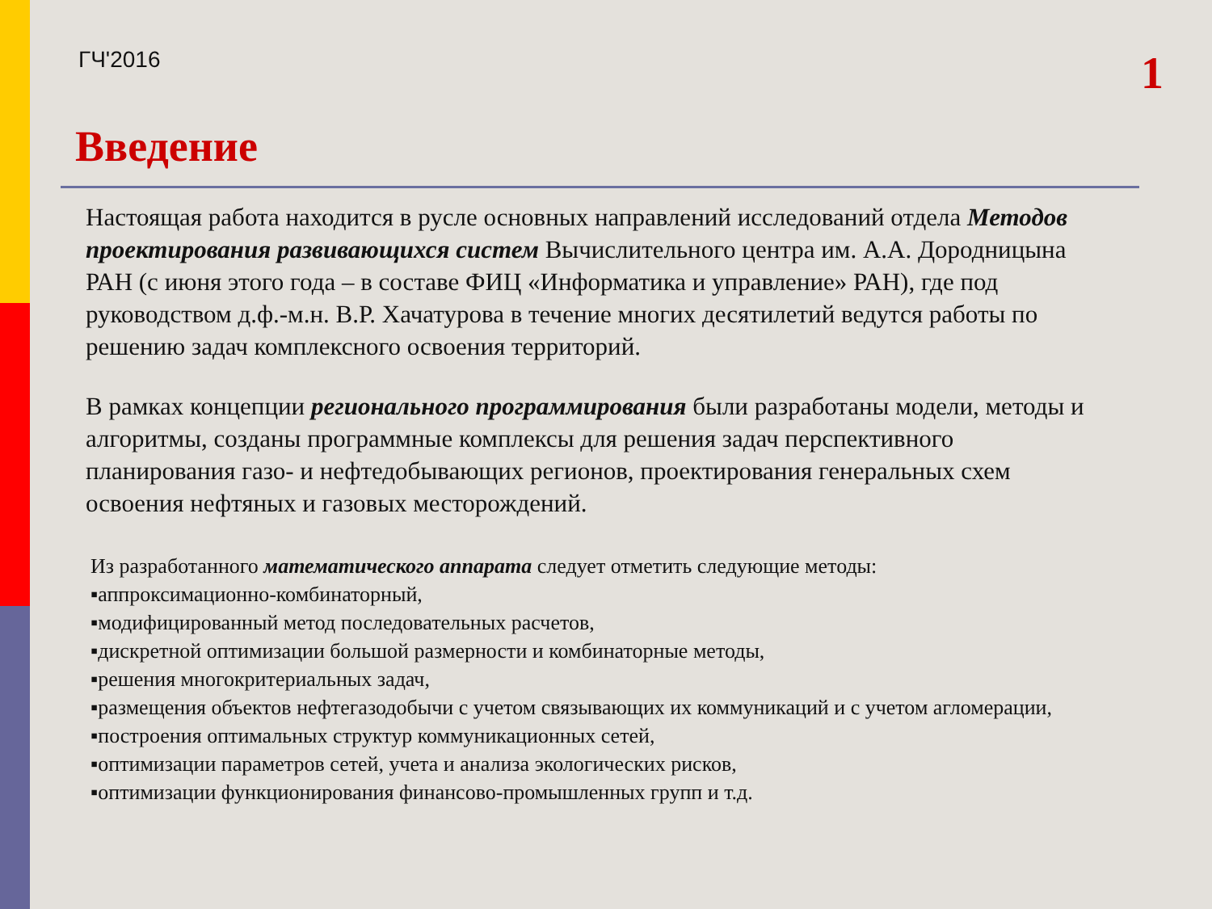ГЧ'2016 1
Введение
Настоящая работа находится в русле основных направлений исследований отдела Методов проектирования развивающихся систем Вычислительного центра им. А.А. Дородницына РАН (с июня этого года – в составе ФИЦ «Информатика и управление» РАН), где под руководством д.ф.-м.н. В.Р. Хачатурова в течение многих десятилетий ведутся работы по решению задач комплексного освоения территорий.
В рамках концепции регионального программирования были разработаны модели, методы и алгоритмы, созданы программные комплексы для решения задач перспективного планирования газо- и нефтедобывающих регионов, проектирования генеральных схем освоения нефтяных и газовых месторождений.
Из разработанного математического аппарата следует отметить следующие методы:
▪аппроксимационно-комбинаторный,
▪модифицированный метод последовательных расчетов,
▪дискретной оптимизации большой размерности и комбинаторные методы,
▪решения многокритериальных задач,
▪размещения объектов нефтегазодобычи с учетом связывающих их коммуникаций и с учетом агломерации,
▪построения оптимальных структур коммуникационных сетей,
▪оптимизации параметров сетей, учета и анализа экологических рисков,
▪оптимизации функционирования финансово-промышленных групп и т.д.